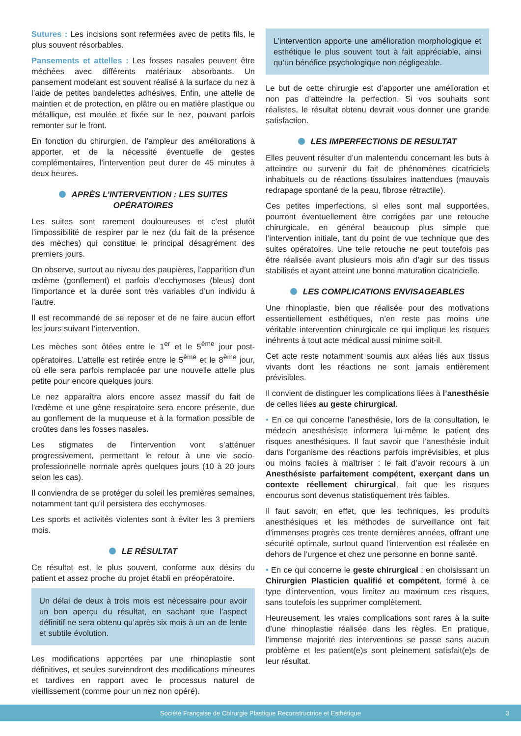Sutures : Les incisions sont refermées avec de petits fils, le plus souvent résorbables.
Pansements et attelles : Les fosses nasales peuvent être méchées avec différents matériaux absorbants. Un pansement modelant est souvent réalisé à la surface du nez à l’aide de petites bandelettes adhésives. Enfin, une attelle de maintien et de protection, en plâtre ou en matière plastique ou métallique, est moulée et fixée sur le nez, pouvant parfois remonter sur le front.
En fonction du chirurgien, de l’ampleur des améliorations à apporter, et de la nécessité éventuelle de gestes complémentaires, l’intervention peut durer de 45 minutes à deux heures.
APRÈS L’INTERVENTION : LES SUITES OPÉRATOIRES
Les suites sont rarement douloureuses et c’est plutôt l’impossibilité de respirer par le nez (du fait de la présence des mèches) qui constitue le principal désagrément des premiers jours.
On observe, surtout au niveau des paupières, l’apparition d’un œdème (gonflement) et parfois d’ecchymoses (bleus) dont l’importance et la durée sont très variables d’un individu à l’autre.
Il est recommandé de se reposer et de ne faire aucun effort les jours suivant l’intervention.
Les mèches sont ôtées entre le 1<sup>er</sup> et le 5<sup>ème</sup> jour post-opératoires. L’attelle est retirée entre le 5<sup>ème</sup> et le 8<sup>ème</sup> jour, où elle sera parfois remplacée par une nouvelle attelle plus petite pour encore quelques jours.
Le nez apparaîtra alors encore assez massif du fait de l’œdème et une gêne respiratoire sera encore présente, due au gonflement de la muqueuse et à la formation possible de croûtes dans les fosses nasales.
Les stigmates de l’intervention vont s’atténuer progressivement, permettant le retour à une vie socio-professionnelle normale après quelques jours (10 à 20 jours selon les cas).
Il conviendra de se protéger du soleil les premières semaines, notamment tant qu’il persistera des ecchymoses.
Les sports et activités violentes sont à éviter les 3 premiers mois.
LE RÉSULTAT
Ce résultat est, le plus souvent, conforme aux désirs du patient et assez proche du projet établi en préopératoire.
Un délai de deux à trois mois est nécessaire pour avoir un bon aperçu du résultat, en sachant que l’aspect définitif ne sera obtenu qu’après six mois à un an de lente et subtile évolution.
Les modifications apportées par une rhinoplastie sont définitives, et seules surviendront des modifications mineures et tardives en rapport avec le processus naturel de vieillissement (comme pour un nez non opéré).
L’intervention apporte une amélioration morphologique et esthétique le plus souvent tout à fait appréciable, ainsi qu’un bénéfice psychologique non négligeable.
Le but de cette chirurgie est d’apporter une amélioration et non pas d’atteindre la perfection. Si vos souhaits sont réalistes, le résultat obtenu devrait vous donner une grande satisfaction.
LES IMPERFECTIONS DE RESULTAT
Elles peuvent résulter d’un malentendu concernant les buts à atteindre ou survenir du fait de phénomènes cicatriciels inhabituels ou de réactions tissulaires inattendues (mauvais redrapage spontané de la peau, fibrose rétractile).
Ces petites imperfections, si elles sont mal supportées, pourront éventuellement être corrigées par une retouche chirurgicale, en général beaucoup plus simple que l’intervention initiale, tant du point de vue technique que des suites opératoires. Une telle retouche ne peut toutefois pas être réalisée avant plusieurs mois afin d’agir sur des tissus stabilisés et ayant atteint une bonne maturation cicatricielle.
LES COMPLICATIONS ENVISAGEABLES
Une rhinoplastie, bien que réalisée pour des motivations essentiellement esthétiques, n’en reste pas moins une véritable intervention chirurgicale ce qui implique les risques inéhrents à tout acte médical aussi minime soit-il.
Cet acte reste notamment soumis aux aléas liés aux tissus vivants dont les réactions ne sont jamais entièrement prévisibles.
Il convient de distinguer les complications liées à l’anesthésie de celles liées au geste chirurgical.
• En ce qui concerne l’anesthésie, lors de la consultation, le médecin anesthésiste informera lui-même le patient des risques anesthésiques. Il faut savoir que l’anesthésie induit dans l’organisme des réactions parfois imprévisibles, et plus ou moins faciles à maîtriser : le fait d’avoir recours à un Anesthésiste parfaitement compétent, exerçant dans un contexte réellement chirurgical, fait que les risques encourus sont devenus statistiquement très faibles.
Il faut savoir, en effet, que les techniques, les produits anesthésiques et les méthodes de surveillance ont fait d’immenses progrès ces trente dernières années, offrant une sécurité optimale, surtout quand l’intervention est réalisée en dehors de l’urgence et chez une personne en bonne santé.
• En ce qui concerne le geste chirurgical : en choisissant un Chirurgien Plasticien qualifié et compétent, formé à ce type d’intervention, vous limitez au maximum ces risques, sans toutefois les supprimer complètement.
Heureusement, les vraies complications sont rares à la suite d’une rhinoplastie réalisée dans les règles. En pratique, l’immense majorité des interventions se passe sans aucun problème et les patient(e)s sont pleinement satisfait(e)s de leur résultat.
Société Française de Chirurgie Plastique Reconstructrice et Esthétique 3